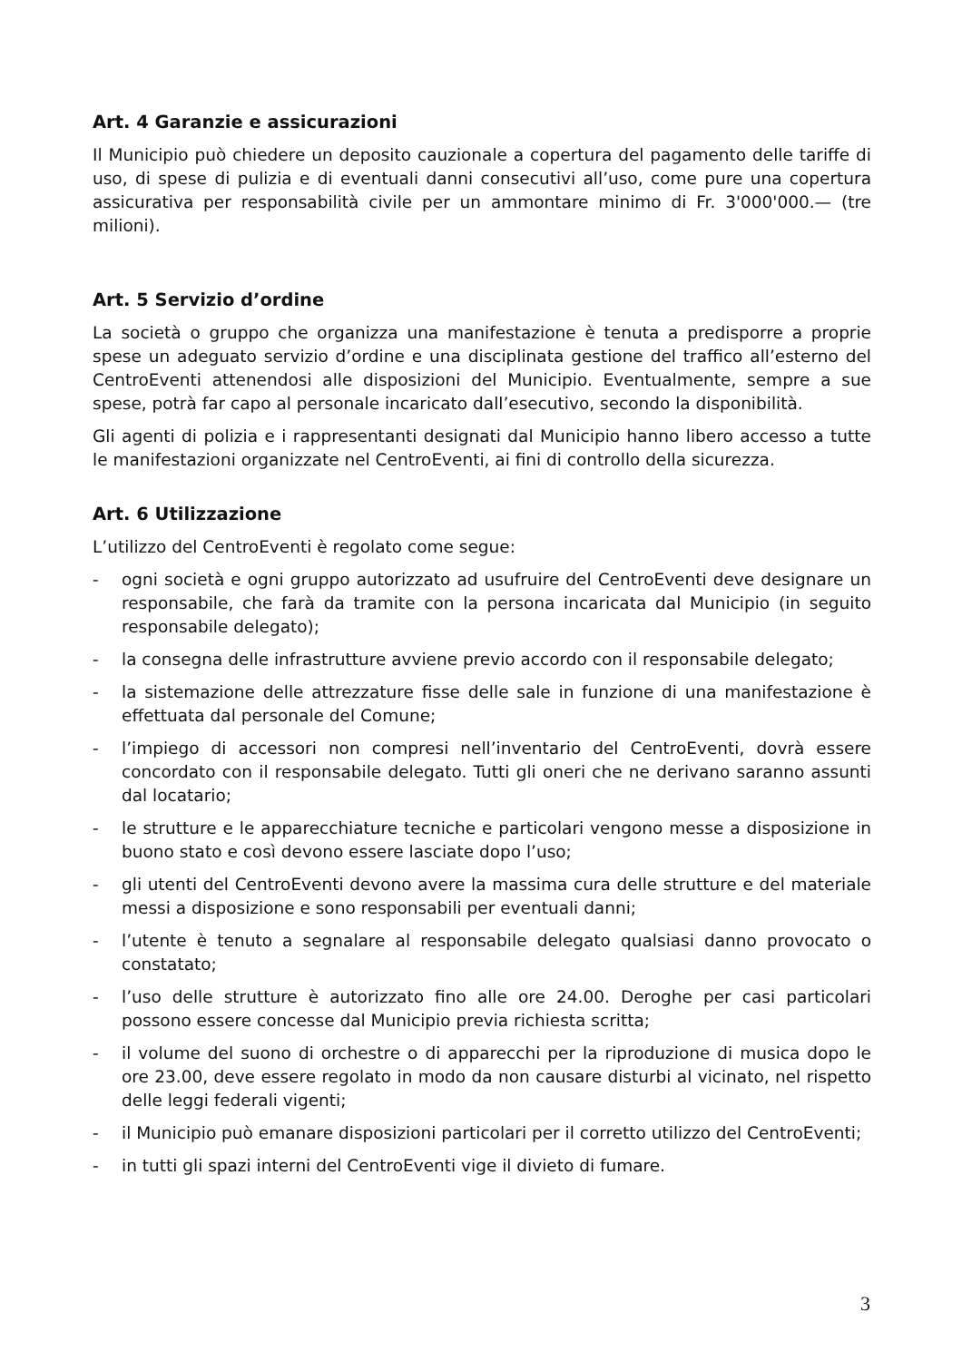Art. 4 Garanzie e assicurazioni
Il Municipio può chiedere un deposito cauzionale a copertura del pagamento delle tariffe di uso, di spese di pulizia e di eventuali danni consecutivi all’uso, come pure una copertura assicurativa per responsabilità civile per un ammontare minimo di Fr. 3'000'000.— (tre milioni).
Art. 5 Servizio d’ordine
La società o gruppo che organizza una manifestazione è tenuta a predisporre a proprie spese un adeguato servizio d’ordine e una disciplinata gestione del traffico all’esterno del CentroEventi attenendosi alle disposizioni del Municipio. Eventualmente, sempre a sue spese, potrà far capo al personale incaricato dall’esecutivo, secondo la disponibilità.
Gli agenti di polizia e i rappresentanti designati dal Municipio hanno libero accesso a tutte le manifestazioni organizzate nel CentroEventi, ai fini di controllo della sicurezza.
Art. 6 Utilizzazione
L’utilizzo del CentroEventi è regolato come segue:
- ogni società e ogni gruppo autorizzato ad usufruire del CentroEventi deve designare un responsabile, che farà da tramite con la persona incaricata dal Municipio (in seguito responsabile delegato);
- la consegna delle infrastrutture avviene previo accordo con il responsabile delegato;
- la sistemazione delle attrezzature fisse delle sale in funzione di una manifestazione è effettuata dal personale del Comune;
- l’impiego di accessori non compresi nell’inventario del CentroEventi, dovrà essere concordato con il responsabile delegato. Tutti gli oneri che ne derivano saranno assunti dal locatario;
- le strutture e le apparecchiature tecniche e particolari vengono messe a disposizione in buono stato e così devono essere lasciate dopo l’uso;
- gli utenti del CentroEventi devono avere la massima cura delle strutture e del materiale messi a disposizione e sono responsabili per eventuali danni;
- l’utente è tenuto a segnalare al responsabile delegato qualsiasi danno provocato o constatato;
- l’uso delle strutture è autorizzato fino alle ore 24.00. Deroghe per casi particolari possono essere concesse dal Municipio previa richiesta scritta;
- il volume del suono di orchestre o di apparecchi per la riproduzione di musica dopo le ore 23.00, deve essere regolato in modo da non causare disturbi al vicinato, nel rispetto delle leggi federali vigenti;
- il Municipio può emanare disposizioni particolari per il corretto utilizzo del CentroEventi;
- in tutti gli spazi interni del CentroEventi vige il divieto di fumare.
3